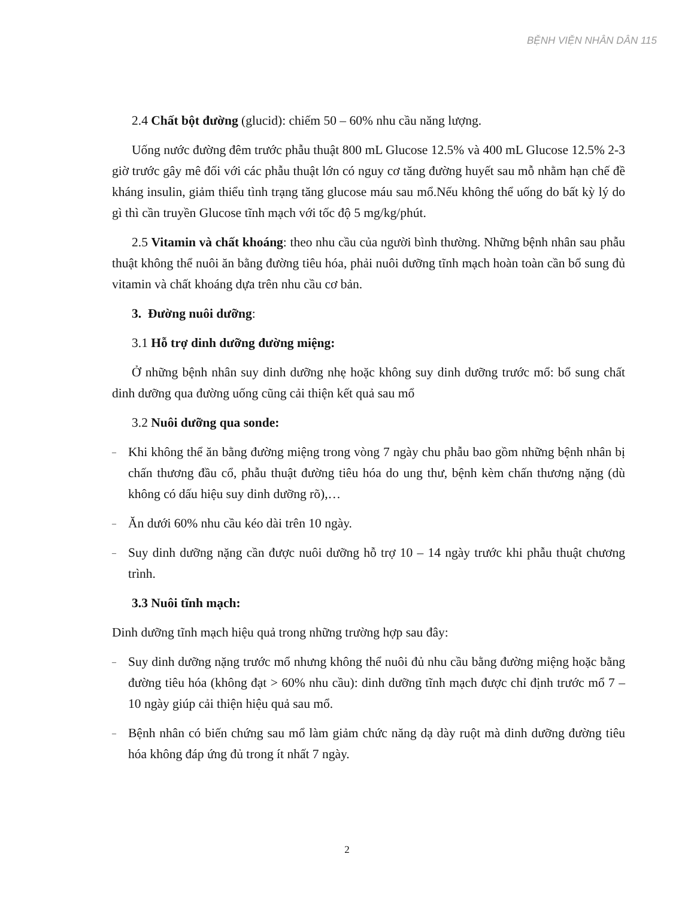BỆNH VIỆN NHÂN DÂN 115
2.4 Chất bột đường (glucid): chiếm 50 – 60% nhu cầu năng lượng.
Uống nước đường đêm trước phẫu thuật 800 mL Glucose 12.5% và 400 mL Glucose 12.5% 2-3 giờ trước gây mê đối với các phẫu thuật lớn có nguy cơ tăng đường huyết sau mỗ nhằm hạn chế đề kháng insulin, giảm thiểu tình trạng tăng glucose máu sau mổ.Nếu không thể uống do bất kỳ lý do gì thì cần truyền Glucose tĩnh mạch với tốc độ 5 mg/kg/phút.
2.5 Vitamin và chất khoáng: theo nhu cầu của người bình thường. Những bệnh nhân sau phẫu thuật không thể nuôi ăn bằng đường tiêu hóa, phải nuôi dưỡng tĩnh mạch hoàn toàn cần bổ sung đủ vitamin và chất khoáng dựa trên nhu cầu cơ bản.
3. Đường nuôi dưỡng:
3.1 Hỗ trợ dinh dưỡng đường miệng:
Ở những bệnh nhân suy dinh dưỡng nhẹ hoặc không suy dinh dưỡng trước mổ: bổ sung chất dinh dưỡng qua đường uống cũng cải thiện kết quả sau mổ
3.2 Nuôi dưỡng qua sonde:
–
Khi không thể ăn bằng đường miệng trong vòng 7 ngày chu phẫu bao gồm những bệnh nhân bị chấn thương đầu cổ, phẫu thuật đường tiêu hóa do ung thư, bệnh kèm chấn thương nặng (dù không có dấu hiệu suy dinh dưỡng rõ),…
–
Ăn dưới 60% nhu cầu kéo dài trên 10 ngày.
–
Suy dinh dưỡng nặng cần được nuôi dưỡng hỗ trợ 10 – 14 ngày trước khi phẫu thuật chương trình.
3.3 Nuôi tĩnh mạch:
Dinh dưỡng tĩnh mạch hiệu quả trong những trường hợp sau đây:
–
Suy dinh dưỡng nặng trước mổ nhưng không thể nuôi đủ nhu cầu bằng đường miệng hoặc bằng đường tiêu hóa (không đạt > 60% nhu cầu): dinh dưỡng tĩnh mạch được chỉ định trước mổ 7 – 10 ngày giúp cải thiện hiệu quả sau mổ.
–
Bệnh nhân có biến chứng sau mổ làm giảm chức năng dạ dày ruột mà dinh dưỡng đường tiêu hóa không đáp ứng đủ trong ít nhất 7 ngày.
2